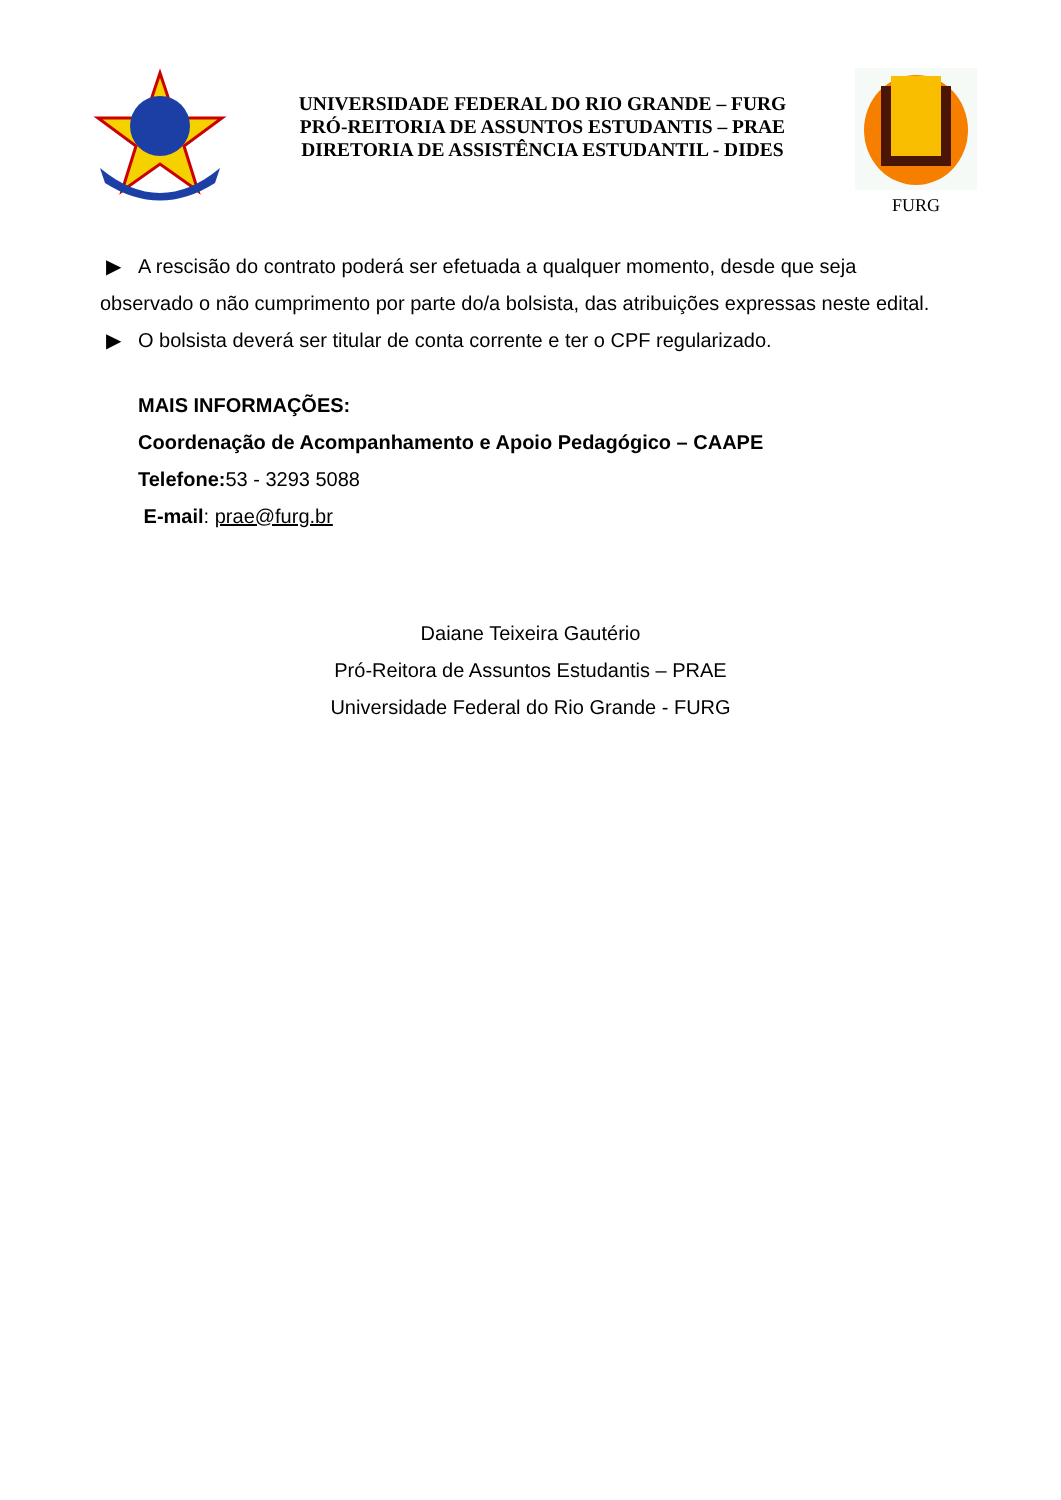UNIVERSIDADE FEDERAL DO RIO GRANDE – FURG
PRÓ-REITORIA DE ASSUNTOS ESTUDANTIS – PRAE
DIRETORIA DE ASSISTÊNCIA ESTUDANTIL - DIDES
FURG
▶ A rescisão do contrato poderá ser efetuada a qualquer momento, desde que seja
observado o não cumprimento por parte do/a bolsista, das atribuições expressas neste edital.
▶ O bolsista deverá ser titular de conta corrente e ter o CPF regularizado.
MAIS INFORMAÇÕES:
Coordenação de Acompanhamento e Apoio Pedagógico – CAAPE
Telefone: 53 - 3293 5088
E-mail: prae@furg.br
Daiane Teixeira Gautério
Pró-Reitora de Assuntos Estudantis – PRAE
Universidade Federal do Rio Grande - FURG